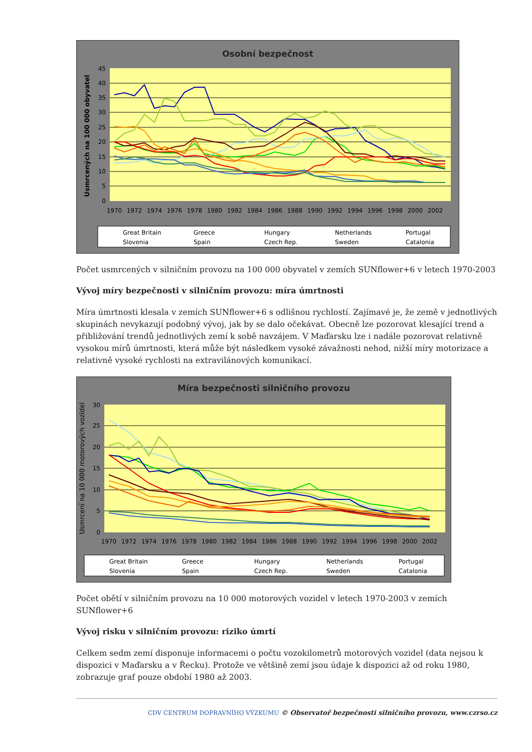Osobní bezpečnost
45
40
35
30
25
20
15
10
5
0
Usmrcených na 100 000 obyvatel
1970
1972
1974
1976
1978
1980
1982
1984
1986
1988
1990
1992
1994
1996
1998
2000
2002
Great Britain
Greece
Hungary
Netherlands
Portugal
Slovenia
Spain
Czech Rep.
Sweden
Catalonia
Počet usmrcených v silničním provozu na 100 000 obyvatel v zemích SUNflower+6 v letech 1970-2003
Vývoj míry bezpečnosti v silničním provozu: míra úmrtnosti
Míra úmrtnosti klesala v zemích SUNflower+6 s odlišnou rychlostí. Zajímavé je, že země v jednotlivých skupinách nevykazují podobný vývoj, jak by se dalo očekávat. Obecně lze pozorovat klesající trend a přibližování trendů jednotlivých zemí k sobě navzájem. V Maďarsku lze i nadále pozorovat relativně vysokou mírů úmrtnosti, která může být následkem vysoké závažnosti nehod, nižší míry motorizace a relativně vysoké rychlosti na extravilánových komunikací.
Míra bezpečnosti silničního provozu
30
25
20
15
10
5
0
Usmrcení na 10 000 motorových vozidel
1970
1972
1974
1976
1978
1980
1982
1984
1986
1988
1990
1992
1994
1996
1998
2000
2002
Great Britain
Greece
Hungary
Netherlands
Portugal
Slovenia
Spain
Czech Rep.
Sweden
Catalonia
Počet obětí v silničním provozu na 10 000 motorových vozidel v letech 1970-2003 v zemích SUNflower+6
Vývoj risku v silničním provozu: riziko úmrtí
Celkem sedm zemí disponuje informacemi o počtu vozokilometrů motorových vozidel (data nejsou k dispozici v Maďarsku a v Řecku). Protože ve většině zemí jsou údaje k dispozici až od roku 1980, zobrazuje graf pouze období 1980 až 2003.
CDV CENTRUM DOPRAVNÍHO VÝZKUMU © Observatoř bezpečnosti silničního provozu, www.czrso.cz